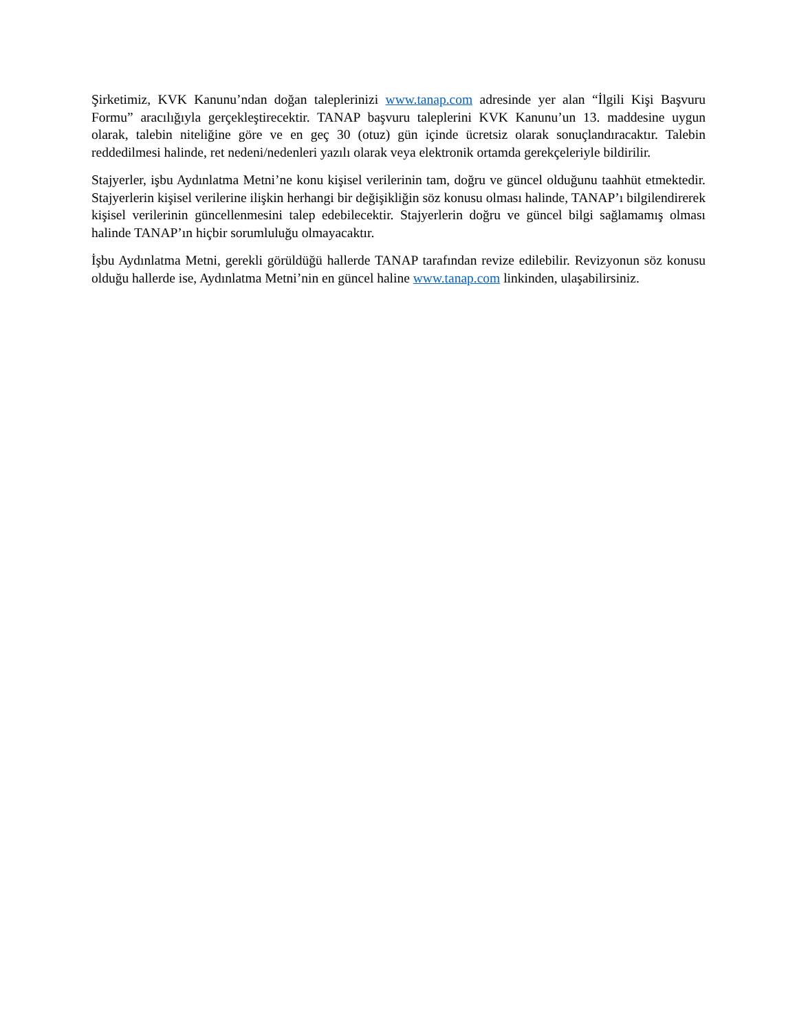Şirketimiz, KVK Kanunu’ndan doğan taleplerinizi www.tanap.com adresinde yer alan “İlgili Kişi Başvuru Formu” aracılığıyla gerçekleştirecektir. TANAP başvuru taleplerini KVK Kanunu’un 13. maddesine uygun olarak, talebin niteliğine göre ve en geç 30 (otuz) gün içinde ücretsiz olarak sonuçlandıracaktır. Talebin reddedilmesi halinde, ret nedeni/nedenleri yazılı olarak veya elektronik ortamda gerekçeleriyle bildirilir.
Stajyerler, işbu Aydınlatma Metni’ne konu kişisel verilerinin tam, doğru ve güncel olduğunu taahhüt etmektedir. Stajyerlerin kişisel verilerine ilişkin herhangi bir değişikliğin söz konusu olması halinde, TANAP’ı bilgilendirerek kişisel verilerinin güncellenmesini talep edebilecektir. Stajyerlerin doğru ve güncel bilgi sağlamamış olması halinde TANAP’ın hiçbir sorumluluğu olmayacaktır.
İşbu Aydınlatma Metni, gerekli görüldüğü hallerde TANAP tarafından revize edilebilir. Revizyonun söz konusu olduğu hallerde ise, Aydınlatma Metni’nin en güncel haline www.tanap.com linkinden, ulaşabilirsiniz.